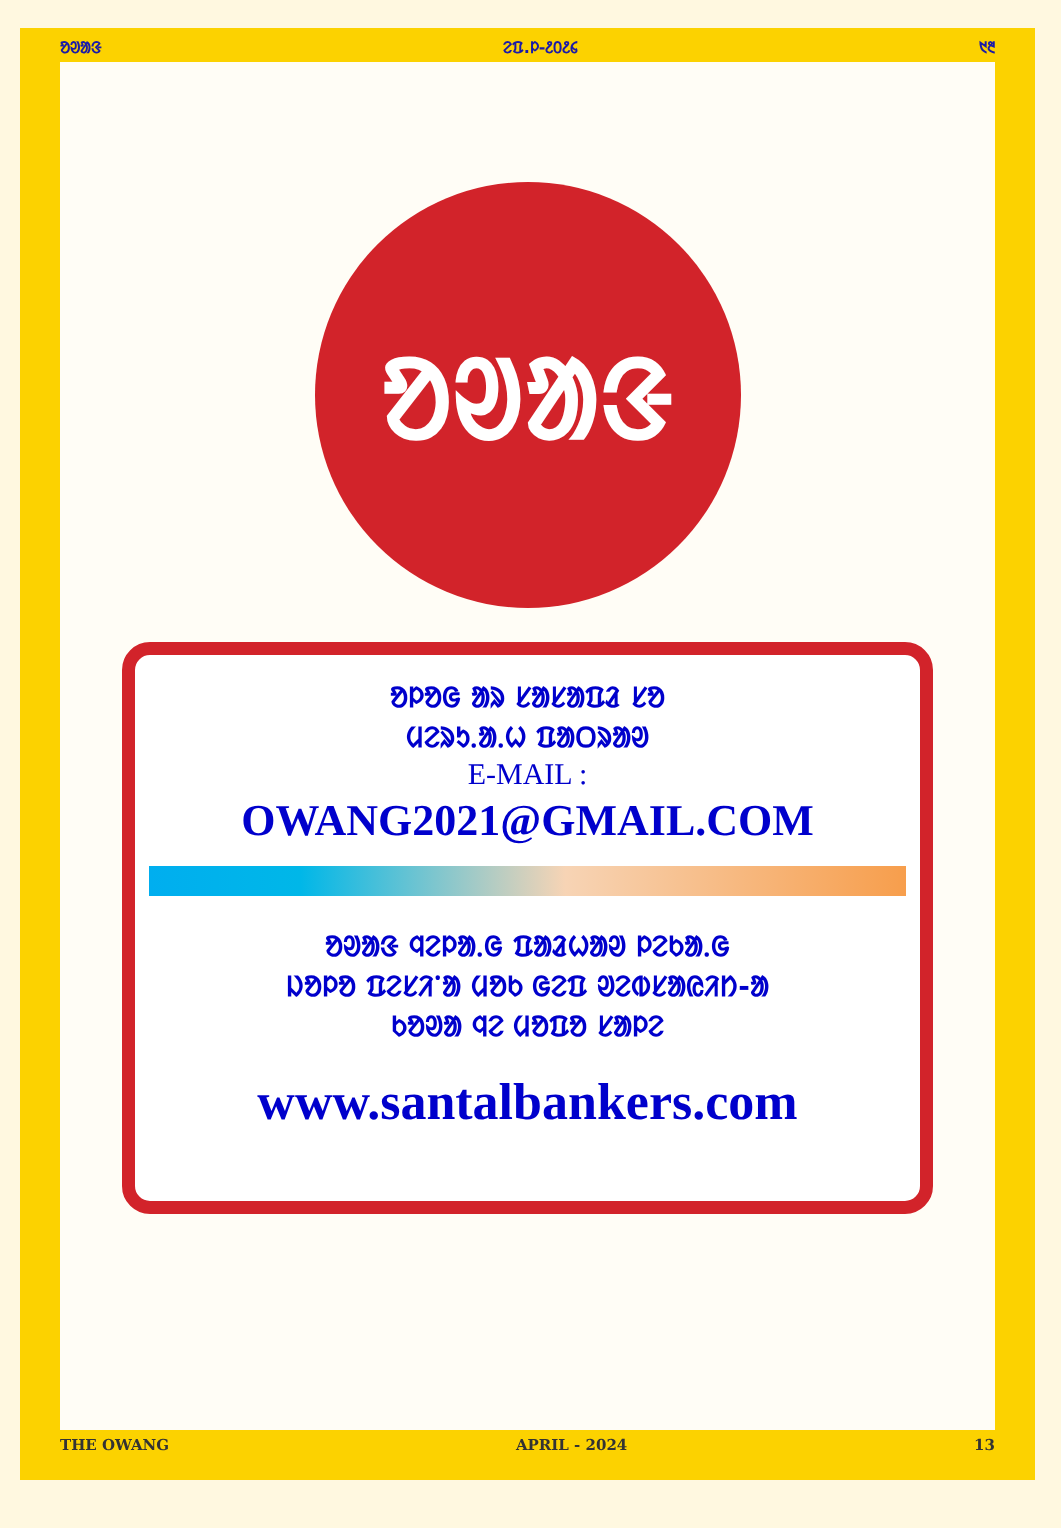ᱚᱣᱟᱝ ᱮᱯ.ᱞ-᱒᱐᱒᱔ ᱑᱓
ᱚᱣᱟᱝ
ᱚᱞᱚᱜ ᱟᱨ ᱥᱟᱥᱟᱯᱲ ᱥᱚ
ᱢᱮᱨᱩᱹᱟᱹᱦ ᱯᱟᱛᱨᱟᱣ
E-MAIL :
OWANG2021@GMAIL.COM
ᱚᱣᱟᱝ ᱧᱮᱞᱟᱹᱜ ᱯᱟᱲᱦᱟᱣ ᱞᱮᱠᱟᱹᱜ
ᱡᱚᱞᱚ ᱯᱮᱥᱤᱸᱟ ᱢᱚᱠ ᱜᱮᱯ ᱣᱮᱵᱥᱟᱭᱤᱴ-ᱟ
ᱠᱚᱣᱟ ᱧᱮ ᱢᱚᱯᱚ ᱥᱟᱞᱮ
www.santalbankers.com
THE OWANG APRIL - 2024 13